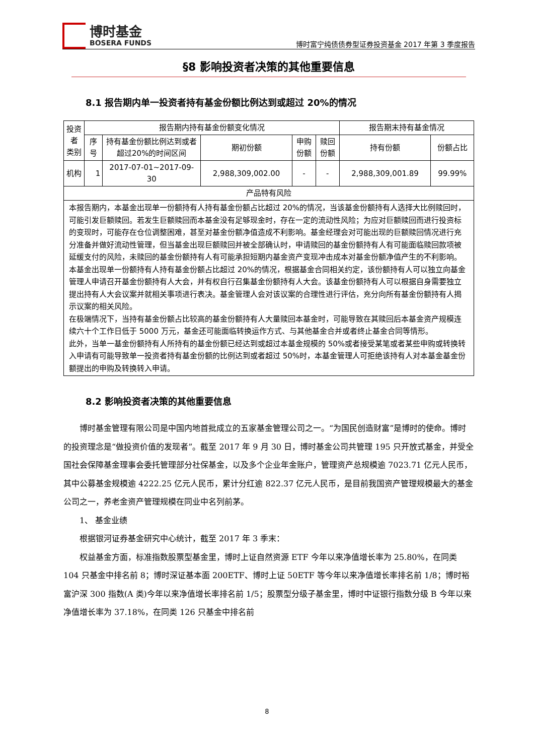博时基金
BOSERA FUNDS
博时富宁纯债债券型证券投资基金 2017 年第 3 季度报告
§8 影响投资者决策的其他重要信息
8.1 报告期内单一投资者持有基金份额比例达到或超过 20%的情况
| 投资者 类别 | 报告期内持有基金份额变化情况 | | | | | 报告期末持有基金情况 | |
| --- | --- | --- | --- | --- | --- | --- | --- |
| | 序号 | 持有基金份额比例达到或者超过20%的时间区间 | 期初份额 | 申购份额 | 赎回份额 | 持有份额 | 份额占比 |
| 机构 | 1 | 2017-07-01~2017-09-30 | 2,988,309,002.00 | - | - | 2,988,309,001.89 | 99.99% |
| 产品特有风险 | | | | | | | |
| 本报告期内，本基金出现单一份额持有人持有基金份额占比超过 20%的情况，当该基金份额持有人选择大比例赎回时，可能引发巨额赎回。若发生巨额赎回而本基金没有足够现金时，存在一定的流动性风险；为应对巨额赎回而进行投资标的变现时，可能存在仓位调整困难，甚至对基金份额净值造成不利影响。基金经理会对可能出现的巨额赎回情况进行充分准备并做好流动性管理，但当基金出现巨额赎回并被全部确认时，申请赎回的基金份额持有人有可能面临赎回款项被延缓支付的风险，未赎回的基金份额持有人有可能承担短期内基金资产变现冲击成本对基金份额净值产生的不利影响。 本基金出现单一份额持有人持有基金份额占比超过 20%的情况，根据基金合同相关约定，该份额持有人可以独立向基金管理人申请召开基金份额持有人大会，并有权自行召集基金份额持有人大会。该基金份额持有人可以根据自身需要独立提出持有人大会议案并就相关事项进行表决。基金管理人会对该议案的合理性进行评估，充分向所有基金份额持有人揭示议案的相关风险。 在极端情况下，当持有基金份额占比较高的基金份额持有人大量赎回本基金时，可能导致在其赎回后本基金资产规模连续六十个工作日低于 5000 万元，基金还可能面临转换运作方式、与其他基金合并或者终止基金合同等情形。 此外，当单一基金份额持有人所持有的基金份额已经达到或超过本基金规模的 50%或者接受某笔或者某些申购或转换转入申请有可能导致单一投资者持有基金份额的比例达到或者超过 50%时，本基金管理人可拒绝该持有人对本基金基金份额提出的申购及转换转入申请。 | | | | | | | |
8.2 影响投资者决策的其他重要信息
博时基金管理有限公司是中国内地首批成立的五家基金管理公司之一。“为国民创造财富”是博时的使命。博时的投资理念是“做投资价值的发现者”。截至 2017 年 9 月 30 日，博时基金公司共管理 195 只开放式基金，并受全国社会保障基金理事会委托管理部分社保基金，以及多个企业年金账户，管理资产总规模逾 7023.71 亿元人民币，其中公募基金规模逾 4222.25 亿元人民币，累计分红逾 822.37 亿元人民币，是目前我国资产管理规模最大的基金公司之一，养老金资产管理规模在同业中名列前茅。
1、 基金业绩
根据银河证券基金研究中心统计，截至 2017 年 3 季末：
权益基金方面，标准指数股票型基金里，博时上证自然资源 ETF 今年以来净值增长率为 25.80%，在同类 104 只基金中排名前 8；博时深证基本面 200ETF、博时上证 50ETF 等今年以来净值增长率排名前 1/8；博时裕富沪深 300 指数(A 类)今年以来净值增长率排名前 1/5；股票型分级子基金里，博时中证银行指数分级 B 今年以来净值增长率为 37.18%，在同类 126 只基金中排名前
8